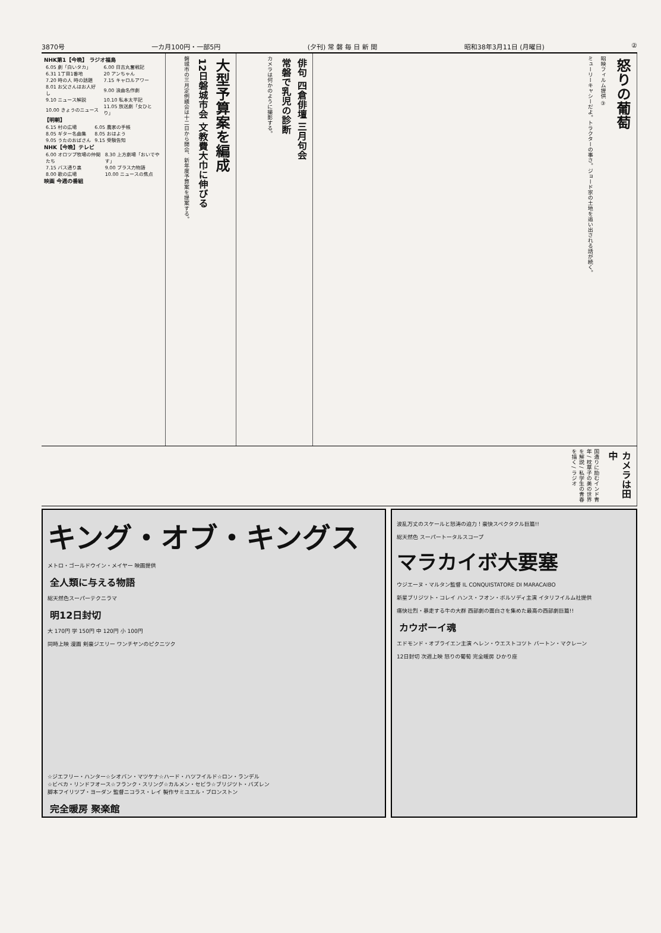3870号 一カ月100円・一部5円 (夕刊) 常 磐 毎 日 新 聞 昭和38年3月11日 (月曜日) ②
NHK第1【今晩】 ラジオ福島
| 6.05 劇「白いタカ」 | 6.00 日吉丸奮戦記 |
| 6.31 1丁目1番地 | 20 アンちゃん |
| 7.20 時の人 時の話題 | 7.15 キャロルアワー |
| 8.01 お父さんはお人好し | 9.00 浪曲名作劇 |
| 9.10 ニュース解説 | 10.10 私本太平記 |
| 10.00 きょうのニュース | 11.05 放送劇「女ひとり」 |
【明朝】
| 6.15 村の広場 | 6.05 農家の手帳 |
| 8.05 ギター名曲集 | 8.05 おはよう |
| 9.05 うたのおばさん | 9.15 受験告知 |
NHK【今晩】テレビ
| 6.00 オロツプ牧場の仲間たち | 8.30 上方劇場「おいでやす」 |
| 7.15 バス通り裏 | 9.00 ブラス力物語 |
| 8.00 歌の広場 | 10.00 ニュースの焦点 |
映画 今週の番組
大型予算案を編成
12日磐城市会 文教費大巾に伸びる
磐城市の三月定例議会は十二日から開会、新年度予算案を提案する。
俳句 四倉俳壇 三月句会
常磐で乳児の診断
カメラは何かのように撮影する。
怒りの葡萄
昭映フィルム提供 ③
ミューリーキャシーだよ。トラクターの事さ。ジョード家の土地を追い出される話が続く。
カメラは田中
国造りに励むインド青年 / 枕草子の美の世界を解説 / 私学生の青春を描く / ラジオ
キング・オブ・キングス
メトロ・ゴールドウイン・メイヤー 映画提供
全人類に与える物語
総天然色スーパーテクニラマ
明12日封切
大 170円 学 150円 中 120円 小 100円
同時上映 漫画 剣豪ジエリー ワンチヤンのピクニツク
☆ジエフリー・ハンター☆シオバン・マツケナ☆ハード・ハツフイルド☆ロン・ランデル
☆ビベカ・リンドフオース☆フランク・スリング☆カルメン・セビラ☆ブリジツト・バズレン
脚本フイリツプ・ヨーダン 監督ニコラス・レイ 製作サミユエル・ブロンストン
完全暖房 聚楽館
波乱万丈のスケールと怒涛の迫力！豪快スペクタクル巨篇!!
総天然色 スーパートータルスコープ
マラカイボ大要塞
ウジエーヌ・マルタン監督 IL CONQUISTATORE DI MARACAIBO
新星ブリジツト・コレイ ハンス・フオン・ボルソディ主演 イタリフイルム社提供
痛快壮烈・暴走する牛の大群 西部劇の面白さを集めた最高の西部劇巨篇!!
カウボーイ魂
エドモンド・オブライエン主演 ヘレン・ウエストコツト バートン・マクレーン
12日封切 次週上映 怒りの葡萄 完全暖房 ひかり座